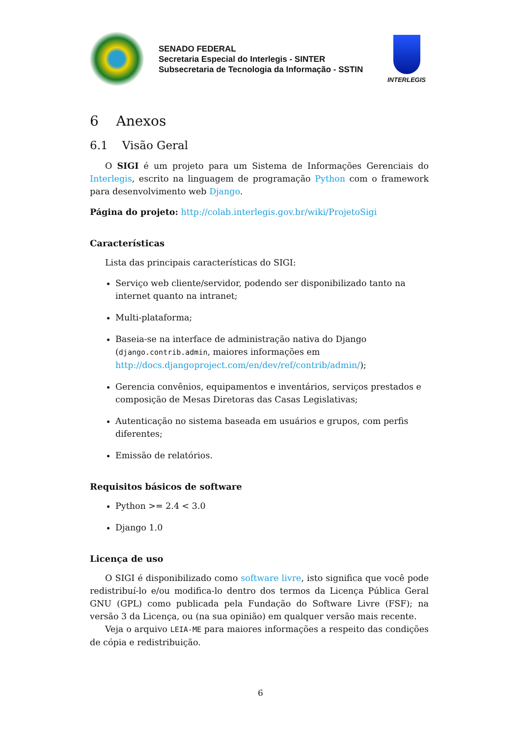SENADO FEDERAL
Secretaria Especial do Interlegis - SINTER
Subsecretaria de Tecnologia da Informação - SSTIN
INTERLEGIS
6 Anexos
6.1 Visão Geral
O SIGI é um projeto para um Sistema de Informações Gerenciais do Interlegis, escrito na linguagem de programação Python com o framework para desenvolvimento web Django.
Página do projeto: http://colab.interlegis.gov.br/wiki/ProjetoSigi
Características
Lista das principais características do SIGI:
Serviço web cliente/servidor, podendo ser disponibilizado tanto na internet quanto na intranet;
Multi-plataforma;
Baseia-se na interface de administração nativa do Django (django.contrib.admin, maiores informações em http://docs.djangoproject.com/en/dev/ref/contrib/admin/);
Gerencia convênios, equipamentos e inventários, serviços prestados e composição de Mesas Diretoras das Casas Legislativas;
Autenticação no sistema baseada em usuários e grupos, com perfis diferentes;
Emissão de relatórios.
Requisitos básicos de software
Python >= 2.4 < 3.0
Django 1.0
Licença de uso
O SIGI é disponibilizado como software livre, isto significa que você pode redistribuí-lo e/ou modifica-lo dentro dos termos da Licença Pública Geral GNU (GPL) como publicada pela Fundação do Software Livre (FSF); na versão 3 da Licença, ou (na sua opinião) em qualquer versão mais recente.
Veja o arquivo LEIA-ME para maiores informações a respeito das condições de cópia e redistribuição.
6